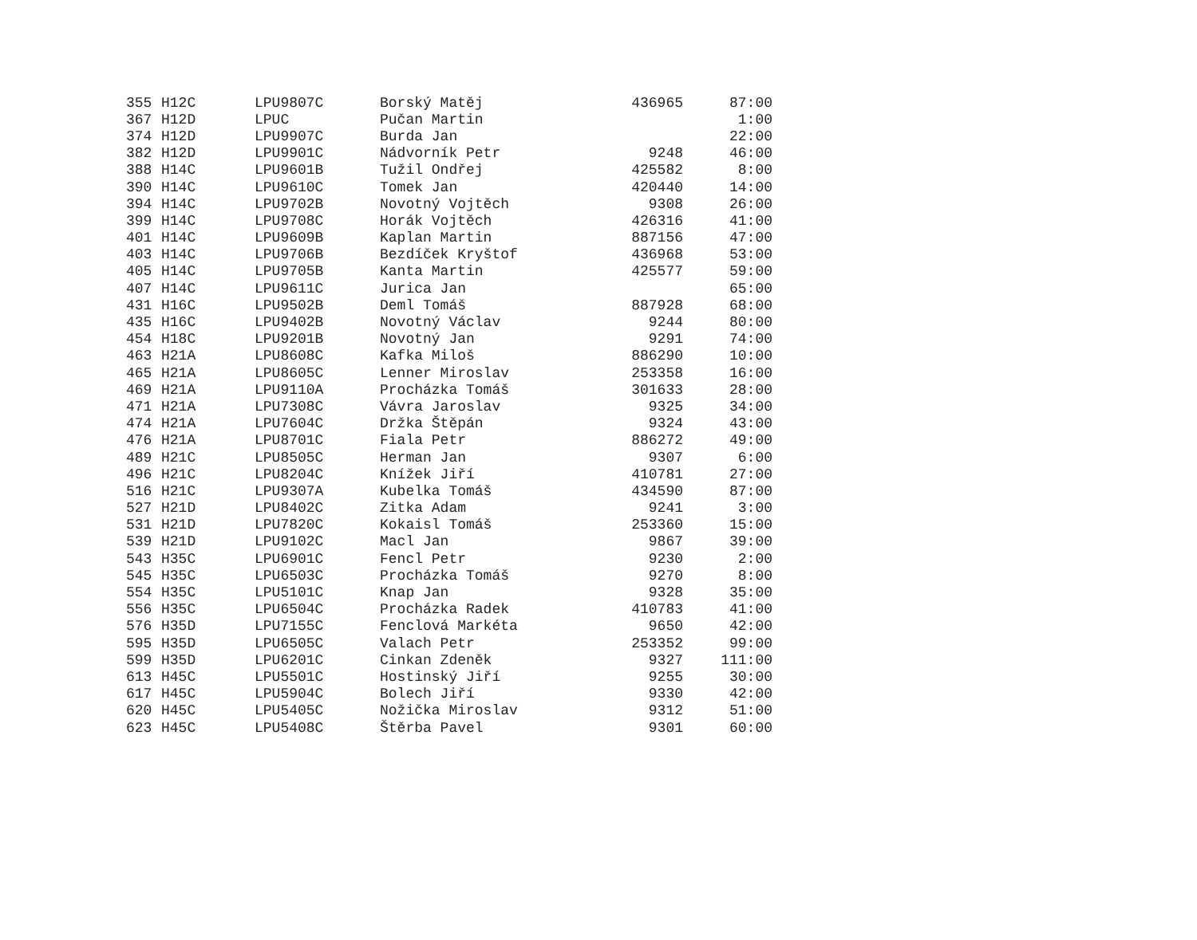| 355 | H12C | LPU9807C | Borský Matěj | 436965 | 87:00 |
| 367 | H12D | LPUC | Pučan Martin | | 1:00 |
| 374 | H12D | LPU9907C | Burda Jan | | 22:00 |
| 382 | H12D | LPU9901C | Nádvorník Petr | 9248 | 46:00 |
| 388 | H14C | LPU9601B | Tužil Ondřej | 425582 | 8:00 |
| 390 | H14C | LPU9610C | Tomek Jan | 420440 | 14:00 |
| 394 | H14C | LPU9702B | Novotný Vojtěch | 9308 | 26:00 |
| 399 | H14C | LPU9708C | Horák Vojtěch | 426316 | 41:00 |
| 401 | H14C | LPU9609B | Kaplan Martin | 887156 | 47:00 |
| 403 | H14C | LPU9706B | Bezdíček Kryštof | 436968 | 53:00 |
| 405 | H14C | LPU9705B | Kanta Martin | 425577 | 59:00 |
| 407 | H14C | LPU9611C | Jurica Jan | | 65:00 |
| 431 | H16C | LPU9502B | Deml Tomáš | 887928 | 68:00 |
| 435 | H16C | LPU9402B | Novotný Václav | 9244 | 80:00 |
| 454 | H18C | LPU9201B | Novotný Jan | 9291 | 74:00 |
| 463 | H21A | LPU8608C | Kafka Miloš | 886290 | 10:00 |
| 465 | H21A | LPU8605C | Lenner Miroslav | 253358 | 16:00 |
| 469 | H21A | LPU9110A | Procházka Tomáš | 301633 | 28:00 |
| 471 | H21A | LPU7308C | Vávra Jaroslav | 9325 | 34:00 |
| 474 | H21A | LPU7604C | Držka Štěpán | 9324 | 43:00 |
| 476 | H21A | LPU8701C | Fiala Petr | 886272 | 49:00 |
| 489 | H21C | LPU8505C | Herman Jan | 9307 | 6:00 |
| 496 | H21C | LPU8204C | Knížek Jiří | 410781 | 27:00 |
| 516 | H21C | LPU9307A | Kubelka Tomáš | 434590 | 87:00 |
| 527 | H21D | LPU8402C | Zitka Adam | 9241 | 3:00 |
| 531 | H21D | LPU7820C | Kokaisl Tomáš | 253360 | 15:00 |
| 539 | H21D | LPU9102C | Macl Jan | 9867 | 39:00 |
| 543 | H35C | LPU6901C | Fencl Petr | 9230 | 2:00 |
| 545 | H35C | LPU6503C | Procházka Tomáš | 9270 | 8:00 |
| 554 | H35C | LPU5101C | Knap Jan | 9328 | 35:00 |
| 556 | H35C | LPU6504C | Procházka Radek | 410783 | 41:00 |
| 576 | H35D | LPU7155C | Fenclová Markéta | 9650 | 42:00 |
| 595 | H35D | LPU6505C | Valach Petr | 253352 | 99:00 |
| 599 | H35D | LPU6201C | Cinkan Zdeněk | 9327 | 111:00 |
| 613 | H45C | LPU5501C | Hostinský Jiří | 9255 | 30:00 |
| 617 | H45C | LPU5904C | Bolech Jiří | 9330 | 42:00 |
| 620 | H45C | LPU5405C | Nožička Miroslav | 9312 | 51:00 |
| 623 | H45C | LPU5408C | Štěrba Pavel | 9301 | 60:00 |